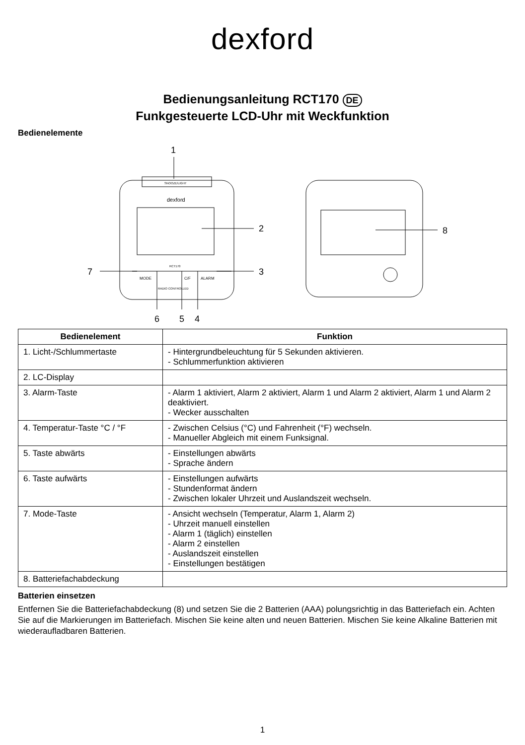dexford
Bedienungsanleitung RCT170 DE
Funkgesteuerte LCD-Uhr mit Weckfunktion
Bedienelemente
1
SNOOZE/LIGHT
dexford
2
RCT170
MODE
C/F
ALARM
RADIO CONTROLLED
7
3
6
5
4
8
| Bedienelement | Funktion |
| --- | --- |
| 1. Licht-/Schlummertaste | - Hintergrundbeleuchtung für 5 Sekunden aktivieren. - Schlummerfunktion aktivieren |
| 2. LC-Display | |
| 3. Alarm-Taste | - Alarm 1 aktiviert, Alarm 2 aktiviert, Alarm 1 und Alarm 2 aktiviert, Alarm 1 und Alarm 2 deaktiviert. - Wecker ausschalten |
| 4. Temperatur-Taste °C / °F | - Zwischen Celsius (°C) und Fahrenheit (°F) wechseln. - Manueller Abgleich mit einem Funksignal. |
| 5. Taste abwärts | - Einstellungen abwärts - Sprache ändern |
| 6. Taste aufwärts | - Einstellungen aufwärts - Stundenformat ändern - Zwischen lokaler Uhrzeit und Auslandszeit wechseln. |
| 7. Mode-Taste | - Ansicht wechseln (Temperatur, Alarm 1, Alarm 2) - Uhrzeit manuell einstellen - Alarm 1 (täglich) einstellen - Alarm 2 einstellen - Auslandszeit einstellen - Einstellungen bestätigen |
| 8. Batteriefachabdeckung | |
Batterien einsetzen
Entfernen Sie die Batteriefachabdeckung (8) und setzen Sie die 2 Batterien (AAA) polungsrichtig in das Batteriefach ein. Achten Sie auf die Markierungen im Batteriefach. Mischen Sie keine alten und neuen Batterien. Mischen Sie keine Alkaline Batterien mit wiederaufladbaren Batterien.
1